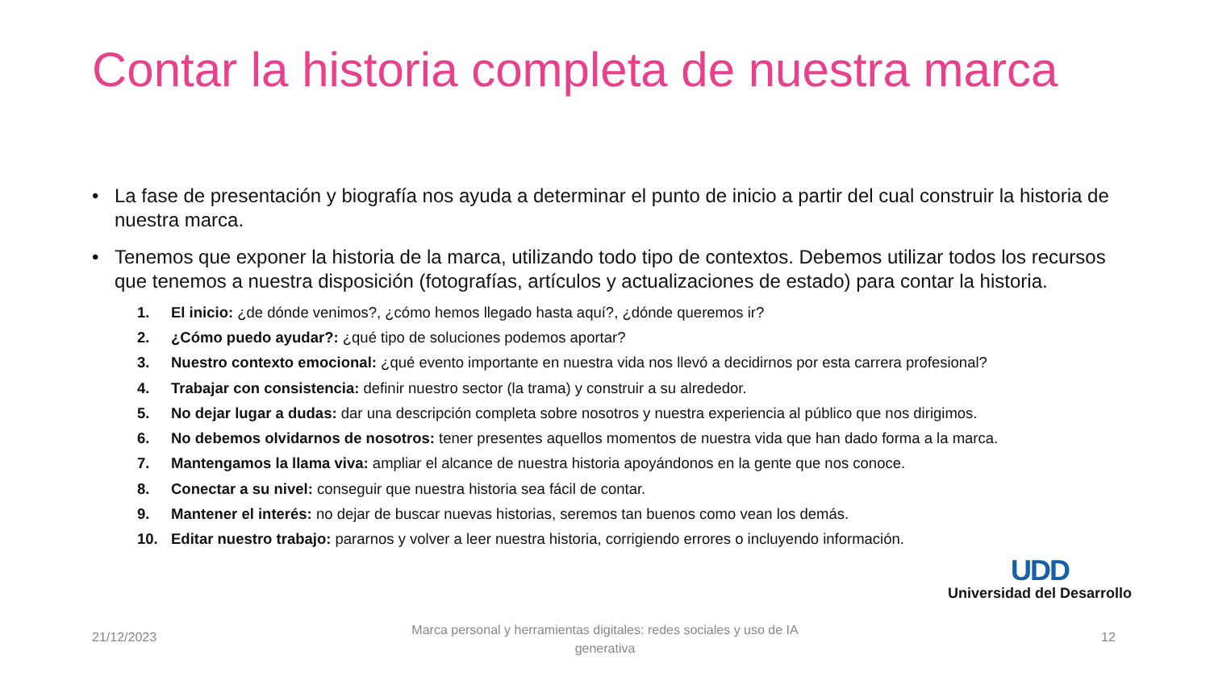Contar la historia completa de nuestra marca
• La fase de presentación y biografía nos ayuda a determinar el punto de inicio a partir del cual construir la historia de nuestra marca.
• Tenemos que exponer la historia de la marca, utilizando todo tipo de contextos. Debemos utilizar todos los recursos que tenemos a nuestra disposición (fotografías, artículos y actualizaciones de estado) para contar la historia.
1. El inicio: ¿de dónde venimos?, ¿cómo hemos llegado hasta aquí?, ¿dónde queremos ir?
2. ¿Cómo puedo ayudar?: ¿qué tipo de soluciones podemos aportar?
3. Nuestro contexto emocional: ¿qué evento importante en nuestra vida nos llevó a decidirnos por esta carrera profesional?
4. Trabajar con consistencia: definir nuestro sector (la trama) y construir a su alrededor.
5. No dejar lugar a dudas: dar una descripción completa sobre nosotros y nuestra experiencia al público que nos dirigimos.
6. No debemos olvidarnos de nosotros: tener presentes aquellos momentos de nuestra vida que han dado forma a la marca.
7. Mantengamos la llama viva: ampliar el alcance de nuestra historia apoyándonos en la gente que nos conoce.
8. Conectar a su nivel: conseguir que nuestra historia sea fácil de contar.
9. Mantener el interés: no dejar de buscar nuevas historias, seremos tan buenos como vean los demás.
10. Editar nuestro trabajo: pararnos y volver a leer nuestra historia, corrigiendo errores o incluyendo información.
UDD
Universidad del Desarrollo
21/12/2023
Marca personal y herramientas digitales: redes sociales y uso de IA generativa
12